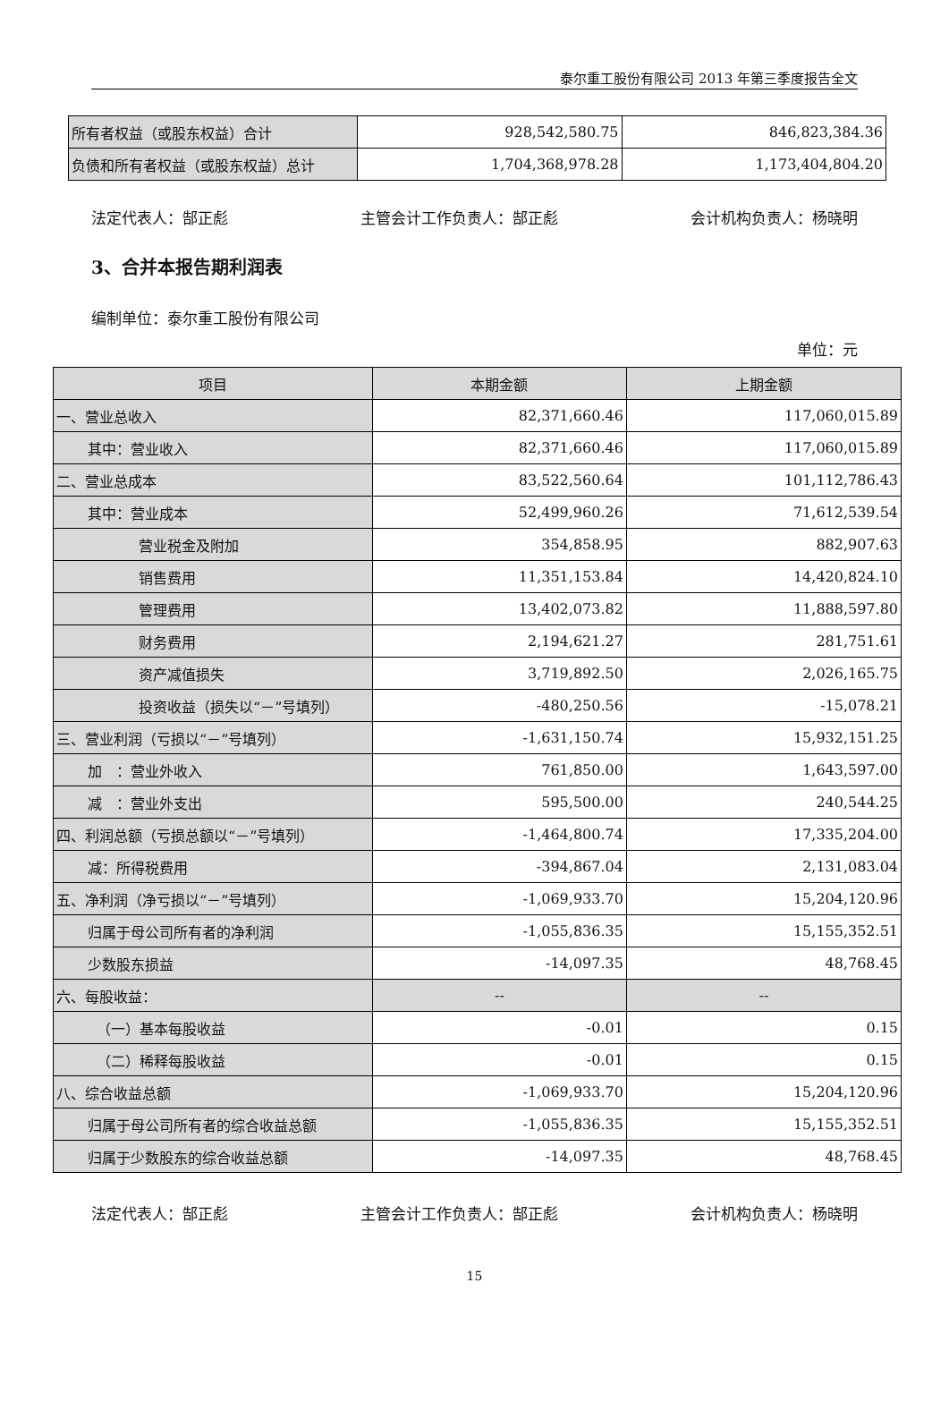泰尔重工股份有限公司 2013 年第三季度报告全文
| 所有者权益（或股东权益）合计 | 928,542,580.75 | 846,823,384.36 |
| 负债和所有者权益（或股东权益）总计 | 1,704,368,978.28 | 1,173,404,804.20 |
法定代表人：郜正彪 主管会计工作负责人：郜正彪 会计机构负责人：杨晓明
3、合并本报告期利润表
编制单位：泰尔重工股份有限公司
单位：元
| 项目 | 本期金额 | 上期金额 |
| --- | --- | --- |
| 一、营业总收入 | 82,371,660.46 | 117,060,015.89 |
| 其中：营业收入 | 82,371,660.46 | 117,060,015.89 |
| 二、营业总成本 | 83,522,560.64 | 101,112,786.43 |
| 其中：营业成本 | 52,499,960.26 | 71,612,539.54 |
| 营业税金及附加 | 354,858.95 | 882,907.63 |
| 销售费用 | 11,351,153.84 | 14,420,824.10 |
| 管理费用 | 13,402,073.82 | 11,888,597.80 |
| 财务费用 | 2,194,621.27 | 281,751.61 |
| 资产减值损失 | 3,719,892.50 | 2,026,165.75 |
| 投资收益（损失以“－”号填列） | -480,250.56 | -15,078.21 |
| 三、营业利润（亏损以“－”号填列） | -1,631,150.74 | 15,932,151.25 |
| 加 ：营业外收入 | 761,850.00 | 1,643,597.00 |
| 减 ：营业外支出 | 595,500.00 | 240,544.25 |
| 四、利润总额（亏损总额以“－”号填列） | -1,464,800.74 | 17,335,204.00 |
| 减：所得税费用 | -394,867.04 | 2,131,083.04 |
| 五、净利润（净亏损以“－”号填列） | -1,069,933.70 | 15,204,120.96 |
| 归属于母公司所有者的净利润 | -1,055,836.35 | 15,155,352.51 |
| 少数股东损益 | -14,097.35 | 48,768.45 |
| 六、每股收益： | -- | -- |
| （一）基本每股收益 | -0.01 | 0.15 |
| （二）稀释每股收益 | -0.01 | 0.15 |
| 八、综合收益总额 | -1,069,933.70 | 15,204,120.96 |
| 归属于母公司所有者的综合收益总额 | -1,055,836.35 | 15,155,352.51 |
| 归属于少数股东的综合收益总额 | -14,097.35 | 48,768.45 |
法定代表人：郜正彪 主管会计工作负责人：郜正彪 会计机构负责人：杨晓明
15